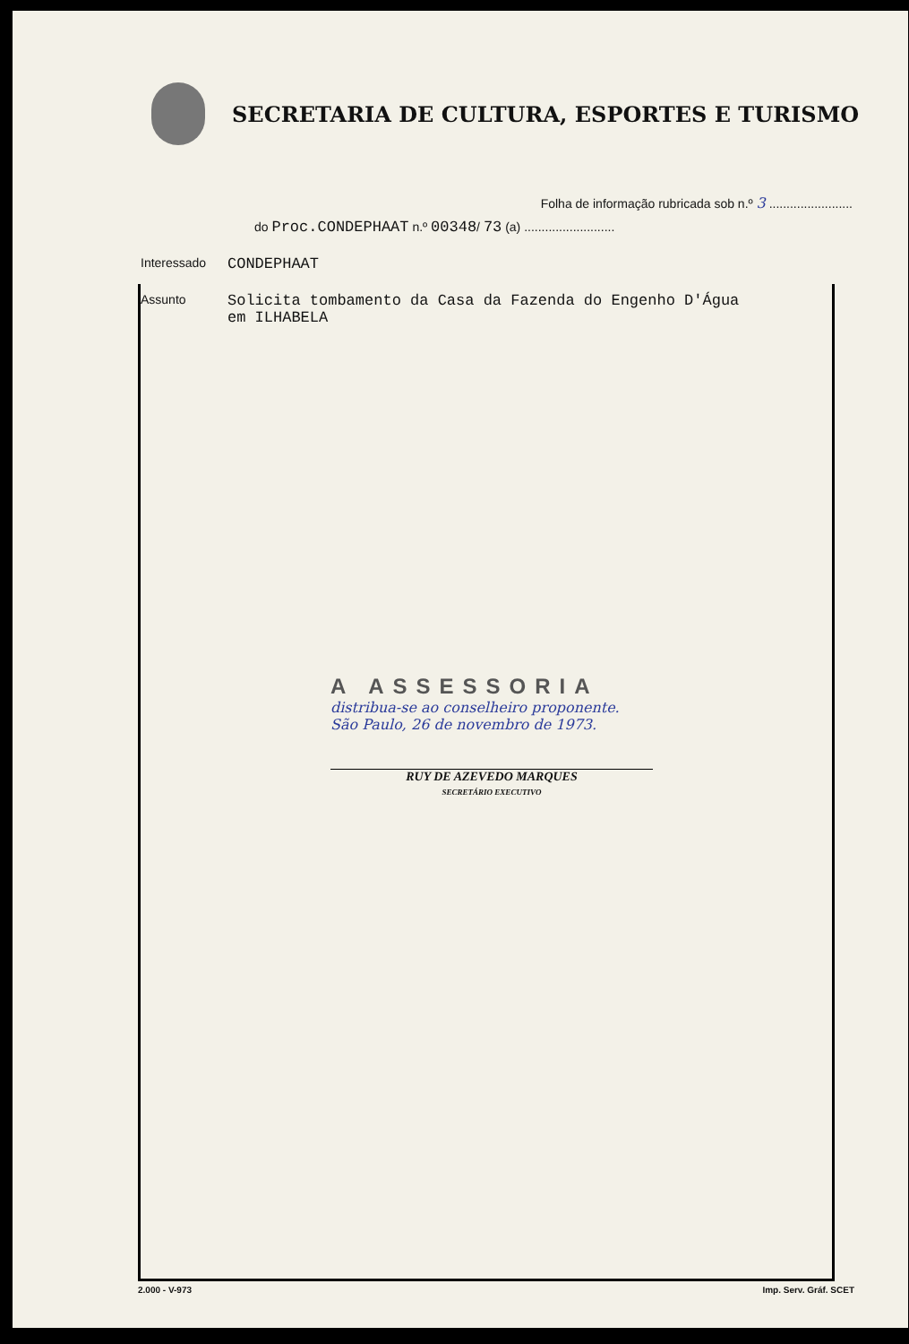SECRETARIA DE CULTURA, ESPORTES E TURISMO
Folha de informação rubricada sob n.º 3 ........................
do Proc.CONDEPHAAT n.º 00348/ 73 (a) ..........................
Interessado
CONDEPHAAT
Assunto
Solicita tombamento da Casa da Fazenda do Engenho D'Água
em ILHABELA
A ASSESSORIA
distribua-se ao conselheiro proponente.
São Paulo, 26 de novembro de 1973.
RUY DE AZEVEDO MARQUES
SECRETÁRIO EXECUTIVO
2.000 - V-973 Imp. Serv. Gráf. SCET